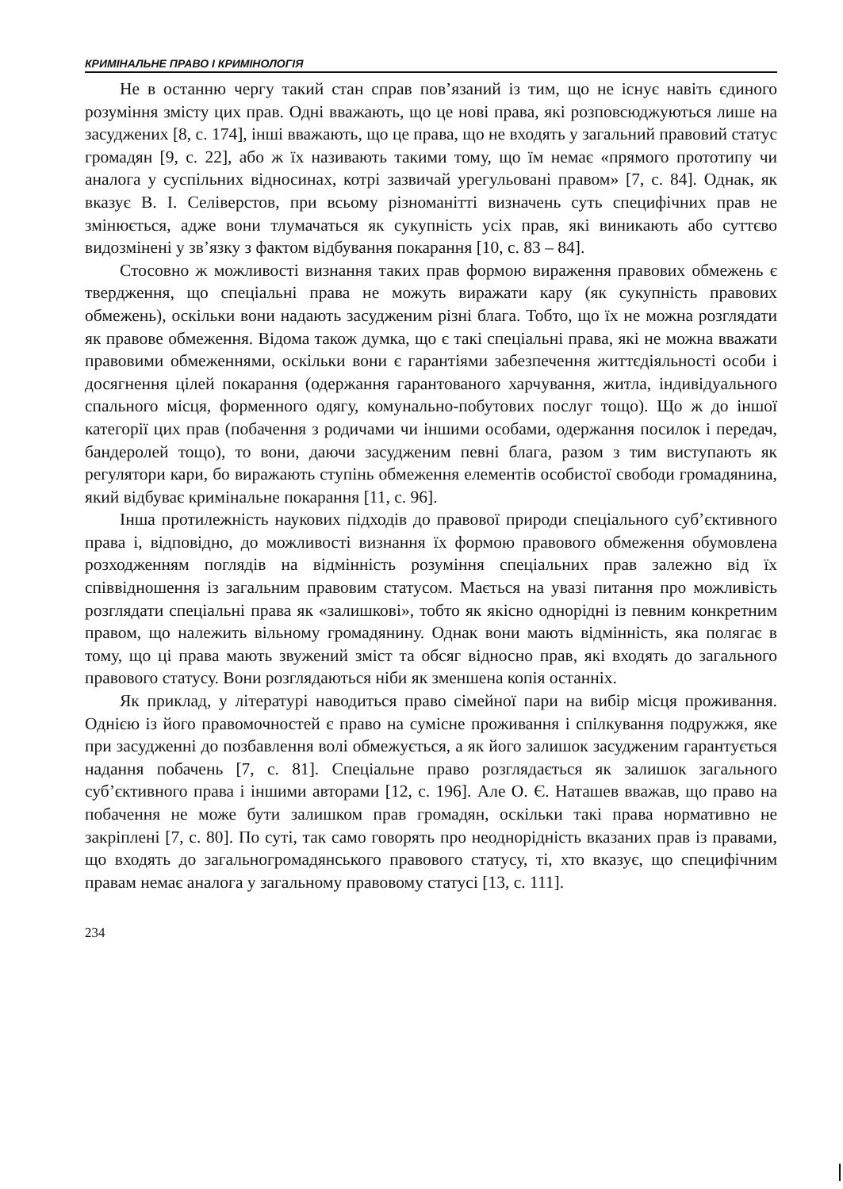КРИМІНАЛЬНЕ ПРАВО І КРИМІНОЛОГІЯ
Не в останню чергу такий стан справ пов’язаний із тим, що не існує навіть єдиного розуміння змісту цих прав. Одні вважають, що це нові права, які розповсюджуються лише на засуджених [8, с. 174], інші вважають, що це права, що не входять у загальний правовий статус громадян [9, с. 22], або ж їх називають такими тому, що їм немає «прямого прототипу чи аналога у суспільних відносинах, котрі зазвичай урегульовані правом» [7, с. 84]. Однак, як вказує В. І. Селіверстов, при всьому різноманітті визначень суть специфічних прав не змінюється, адже вони тлумачаться як сукупність усіх прав, які виникають або суттєво видозмінені у зв’язку з фактом відбування покарання [10, с. 83 – 84].
Стосовно ж можливості визнання таких прав формою вираження правових обмежень є твердження, що спеціальні права не можуть виражати кару (як сукупність правових обмежень), оскільки вони надають засудженим різні блага. Тобто, що їх не можна розглядати як правове обмеження. Відома також думка, що є такі спеціальні права, які не можна вважати правовими обмеженнями, оскільки вони є гарантіями забезпечення життєдіяльності особи і досягнення цілей покарання (одержання гарантованого харчування, житла, індивідуального спального місця, форменного одягу, комунально-побутових послуг тощо). Що ж до іншої категорії цих прав (побачення з родичами чи іншими особами, одержання посилок і передач, бандеролей тощо), то вони, даючи засудженим певні блага, разом з тим виступають як регулятори кари, бо виражають ступінь обмеження елементів особистої свободи громадянина, який відбуває кримінальне покарання [11, с. 96].
Інша протилежність наукових підходів до правової природи спеціального суб’єктивного права і, відповідно, до можливості визнання їх формою правового обмеження обумовлена розходженням поглядів на відмінність розуміння спеціальних прав залежно від їх співвідношення із загальним правовим статусом. Мається на увазі питання про можливість розглядати спеціальні права як «залишкові», тобто як якісно однорідні із певним конкретним правом, що належить вільному громадянину. Однак вони мають відмінність, яка полягає в тому, що ці права мають звужений зміст та обсяг відносно прав, які входять до загального правового статусу. Вони розглядаються ніби як зменшена копія останніх.
Як приклад, у літературі наводиться право сімейної пари на вибір місця проживання. Однією із його правомочностей є право на сумісне проживання і спілкування подружжя, яке при засудженні до позбавлення волі обмежується, а як його залишок засудженим гарантується надання побачень [7, с. 81]. Спеціальне право розглядається як залишок загального суб’єктивного права і іншими авторами [12, с. 196]. Але О. Є. Наташев вважав, що право на побачення не може бути залишком прав громадян, оскільки такі права нормативно не закріплені [7, с. 80]. По суті, так само говорять про неоднорідність вказаних прав із правами, що входять до загальногромадянського правового статусу, ті, хто вказує, що специфічним правам немає аналога у загальному правовому статусі [13, с. 111].
234